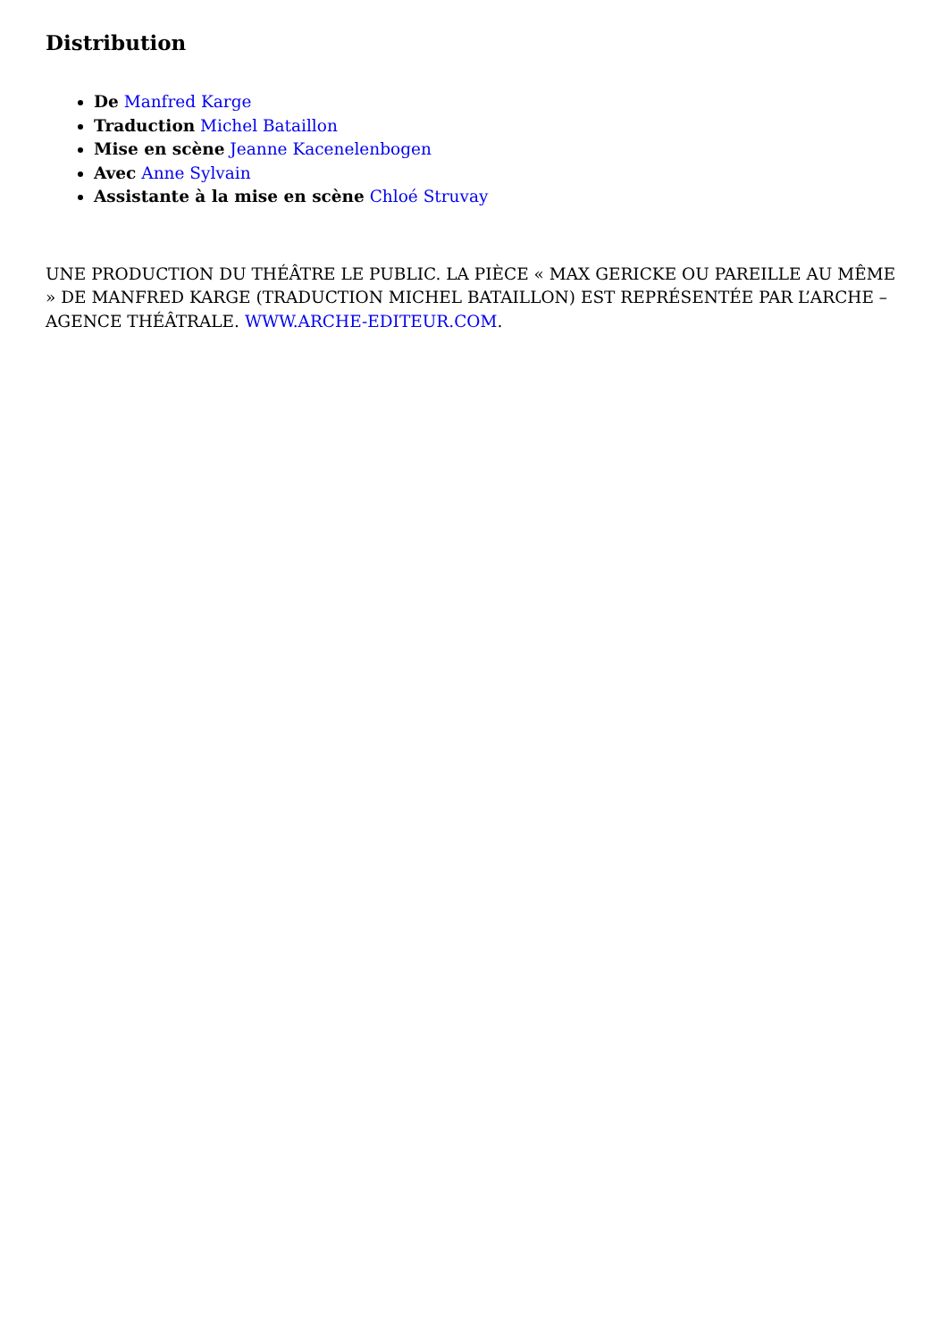Distribution
De Manfred Karge
Traduction Michel Bataillon
Mise en scène Jeanne Kacenelenbogen
Avec Anne Sylvain
Assistante à la mise en scène Chloé Struvay
UNE PRODUCTION DU THÉÂTRE LE PUBLIC. LA PIÈCE « MAX GERICKE OU PAREILLE AU MÊME » DE MANFRED KARGE (TRADUCTION MICHEL BATAILLON) EST REPRÉSENTÉE PAR L’ARCHE – AGENCE THÉÂTRALE. WWW.ARCHE-EDITEUR.COM.